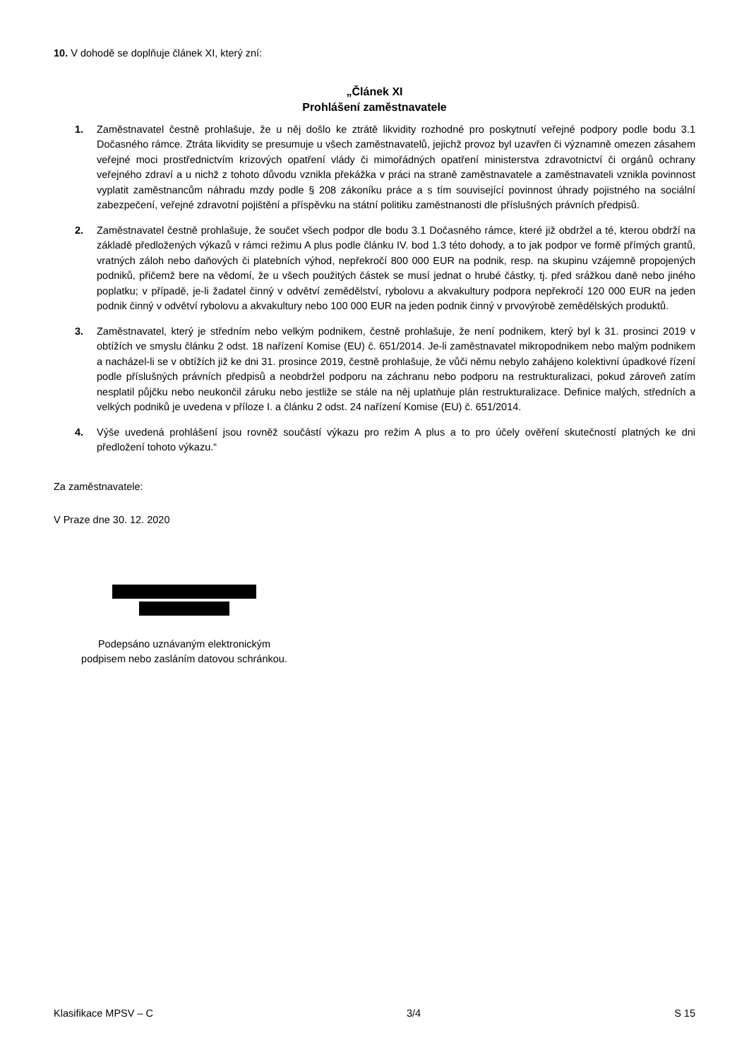10. V dohodě se doplňuje článek XI, který zní:
„Článek XI
Prohlášení zaměstnavatele
1. Zaměstnavatel čestně prohlašuje, že u něj došlo ke ztrátě likvidity rozhodné pro poskytnutí veřejné podpory podle bodu 3.1 Dočasného rámce. Ztráta likvidity se presumuje u všech zaměstnavatelů, jejichž provoz byl uzavřen či významně omezen zásahem veřejné moci prostřednictvím krizových opatření vlády či mimořádných opatření ministerstva zdravotnictví či orgánů ochrany veřejného zdraví a u nichž z tohoto důvodu vznikla překážka v práci na straně zaměstnavatele a zaměstnavateli vznikla povinnost vyplatit zaměstnancům náhradu mzdy podle § 208 zákoníku práce a s tím související povinnost úhrady pojistného na sociální zabezpečení, veřejné zdravotní pojištění a příspěvku na státní politiku zaměstnanosti dle příslušných právních předpisů.
2. Zaměstnavatel čestně prohlašuje, že součet všech podpor dle bodu 3.1 Dočasného rámce, které již obdržel a té, kterou obdrží na základě předložených výkazů v rámci režimu A plus podle článku IV. bod 1.3 této dohody, a to jak podpor ve formě přímých grantů, vratných záloh nebo daňových či platebních výhod, nepřekročí 800 000 EUR na podnik, resp. na skupinu vzájemně propojených podniků, přičemž bere na vědomí, že u všech použitých částek se musí jednat o hrubé částky, tj. před srážkou daně nebo jiného poplatku; v případě, je-li žadatel činný v odvětví zemědělství, rybolovu a akvakultury podpora nepřekročí 120 000 EUR na jeden podnik činný v odvětví rybolovu a akvakultury nebo 100 000 EUR na jeden podnik činný v prvovýrobě zemědělských produktů.
3. Zaměstnavatel, který je středním nebo velkým podnikem, čestně prohlašuje, že není podnikem, který byl k 31. prosinci 2019 v obtížích ve smyslu článku 2 odst. 18 nařízení Komise (EU) č. 651/2014. Je-li zaměstnavatel mikropodnikem nebo malým podnikem a nacházel-li se v obtížích již ke dni 31. prosince 2019, čestně prohlašuje, že vůči němu nebylo zahájeno kolektivní úpadkové řízení podle příslušných právních předpisů a neobdržel podporu na záchranu nebo podporu na restrukturalizaci, pokud zároveň zatím nesplatil půjčku nebo neukončil záruku nebo jestliže se stále na něj uplatňuje plán restrukturalizace. Definice malých, středních a velkých podniků je uvedena v příloze I. a článku 2 odst. 24 nařízení Komise (EU) č. 651/2014.
4. Výše uvedená prohlášení jsou rovněž součástí výkazu pro režim A plus a to pro účely ověření skutečností platných ke dni předložení tohoto výkazu.“
Za zaměstnavatele:
V Praze dne 30. 12. 2020
Podepsáno uznávaným elektronickým
podpisem nebo zasláním datovou schránkou.
Klasifikace MPSV – C 3/4 S 15